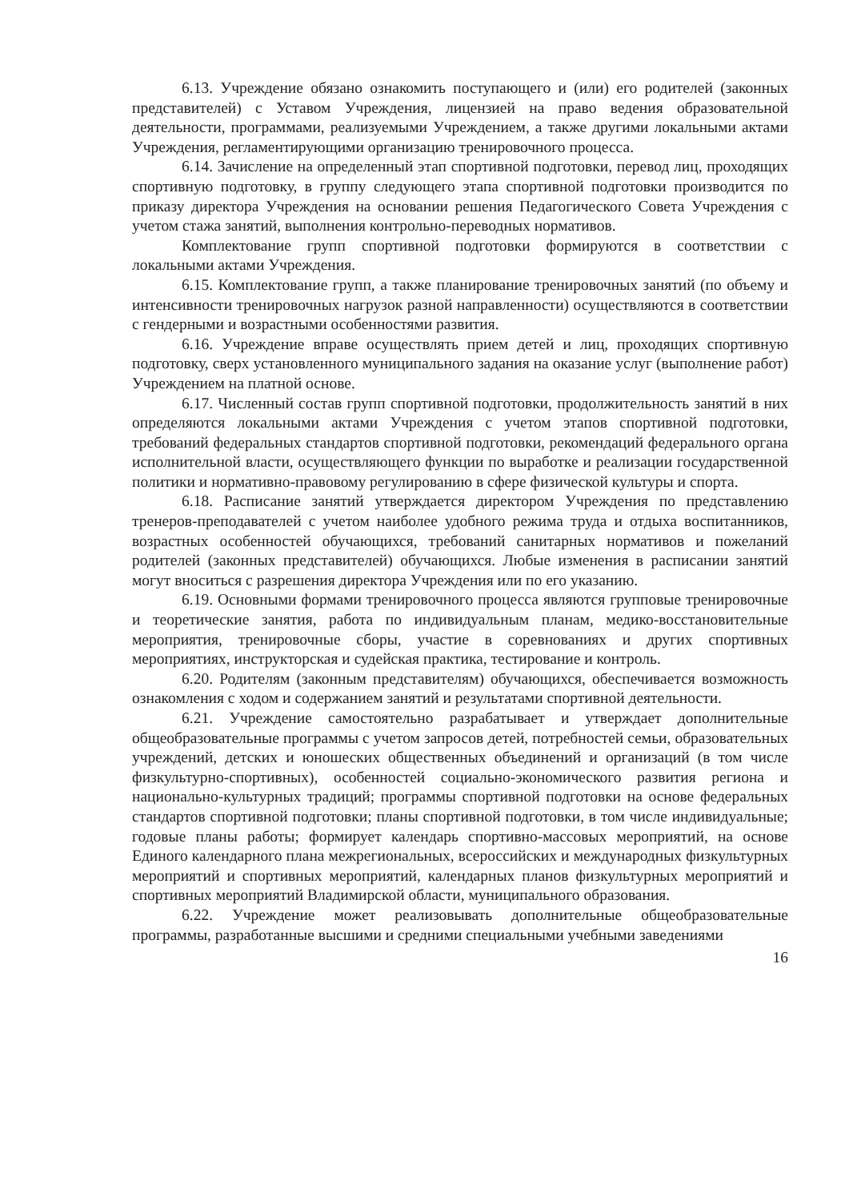6.13. Учреждение обязано ознакомить поступающего и (или) его родителей (законных представителей) с Уставом Учреждения, лицензией на право ведения образовательной деятельности, программами, реализуемыми Учреждением, а также другими локальными актами Учреждения, регламентирующими организацию тренировочного процесса.
6.14. Зачисление на определенный этап спортивной подготовки, перевод лиц, проходящих спортивную подготовку, в группу следующего этапа спортивной подготовки производится по приказу директора Учреждения на основании решения Педагогического Совета Учреждения с учетом стажа занятий, выполнения контрольно-переводных нормативов.
Комплектование групп спортивной подготовки формируются в соответствии с локальными актами Учреждения.
6.15. Комплектование групп, а также планирование тренировочных занятий (по объему и интенсивности тренировочных нагрузок разной направленности) осуществляются в соответствии с гендерными и возрастными особенностями развития.
6.16. Учреждение вправе осуществлять прием детей и лиц, проходящих спортивную подготовку, сверх установленного муниципального задания на оказание услуг (выполнение работ) Учреждением на платной основе.
6.17. Численный состав групп спортивной подготовки, продолжительность занятий в них определяются локальными актами Учреждения с учетом этапов спортивной подготовки, требований федеральных стандартов спортивной подготовки, рекомендаций федерального органа исполнительной власти, осуществляющего функции по выработке и реализации государственной политики и нормативно-правовому регулированию в сфере физической культуры и спорта.
6.18. Расписание занятий утверждается директором Учреждения по представлению тренеров-преподавателей с учетом наиболее удобного режима труда и отдыха воспитанников, возрастных особенностей обучающихся, требований санитарных нормативов и пожеланий родителей (законных представителей) обучающихся. Любые изменения в расписании занятий могут вноситься с разрешения директора Учреждения или по его указанию.
6.19. Основными формами тренировочного процесса являются групповые тренировочные и теоретические занятия, работа по индивидуальным планам, медико-восстановительные мероприятия, тренировочные сборы, участие в соревнованиях и других спортивных мероприятиях, инструкторская и судейская практика, тестирование и контроль.
6.20. Родителям (законным представителям) обучающихся, обеспечивается возможность ознакомления с ходом и содержанием занятий и результатами спортивной деятельности.
6.21. Учреждение самостоятельно разрабатывает и утверждает дополнительные общеобразовательные программы с учетом запросов детей, потребностей семьи, образовательных учреждений, детских и юношеских общественных объединений и организаций (в том числе физкультурно-спортивных), особенностей социально-экономического развития региона и национально-культурных традиций; программы спортивной подготовки на основе федеральных стандартов спортивной подготовки; планы спортивной подготовки, в том числе индивидуальные; годовые планы работы; формирует календарь спортивно-массовых мероприятий, на основе Единого календарного плана межрегиональных, всероссийских и международных физкультурных мероприятий и спортивных мероприятий, календарных планов физкультурных мероприятий и спортивных мероприятий Владимирской области, муниципального образования.
6.22. Учреждение может реализовывать дополнительные общеобразовательные программы, разработанные высшими и средними специальными учебными заведениями
16